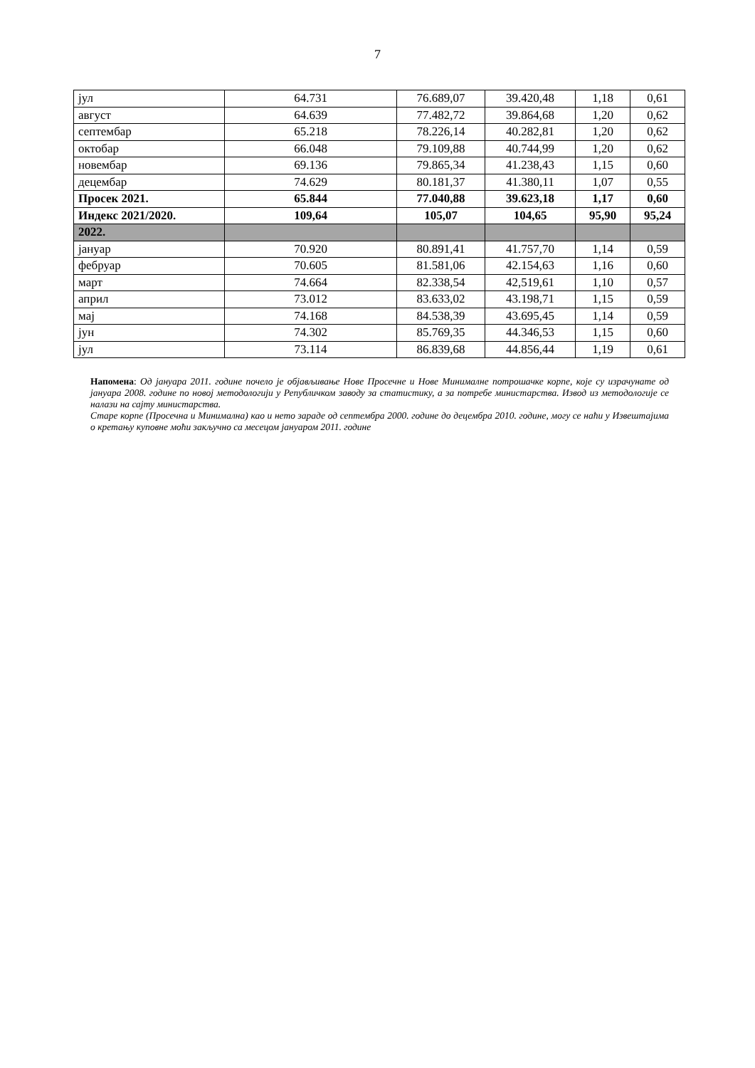7
| јул | 64.731 | 76.689,07 | 39.420,48 | 1,18 | 0,61 |
| август | 64.639 | 77.482,72 | 39.864,68 | 1,20 | 0,62 |
| септембар | 65.218 | 78.226,14 | 40.282,81 | 1,20 | 0,62 |
| октобар | 66.048 | 79.109,88 | 40.744,99 | 1,20 | 0,62 |
| новембар | 69.136 | 79.865,34 | 41.238,43 | 1,15 | 0,60 |
| децембар | 74.629 | 80.181,37 | 41.380,11 | 1,07 | 0,55 |
| Просек 2021. | 65.844 | 77.040,88 | 39.623,18 | 1,17 | 0,60 |
| Индекс 2021/2020. | 109,64 | 105,07 | 104,65 | 95,90 | 95,24 |
| 2022. | | | | | |
| јануар | 70.920 | 80.891,41 | 41.757,70 | 1,14 | 0,59 |
| фебруар | 70.605 | 81.581,06 | 42.154,63 | 1,16 | 0,60 |
| март | 74.664 | 82.338,54 | 42,519,61 | 1,10 | 0,57 |
| април | 73.012 | 83.633,02 | 43.198,71 | 1,15 | 0,59 |
| мај | 74.168 | 84.538,39 | 43.695,45 | 1,14 | 0,59 |
| јун | 74.302 | 85.769,35 | 44.346,53 | 1,15 | 0,60 |
| јул | 73.114 | 86.839,68 | 44.856,44 | 1,19 | 0,61 |
Напомена: Од јануара 2011. године почело је објављивање Нове Просечне и Нове Минималне потрошачке корпе, које су израчунате од јануара 2008. године по новој методологији у Републичком заводу за статистику, а за потребе министарства. Извод из методологије се налази на сајту министарства.
Старе корпе (Просечна и Минимална) као и нето зараде од септембра 2000. године до децембра 2010. године, могу се наћи у Извештајима о кретању куповне моћи закључно са месецом јануаром 2011. године